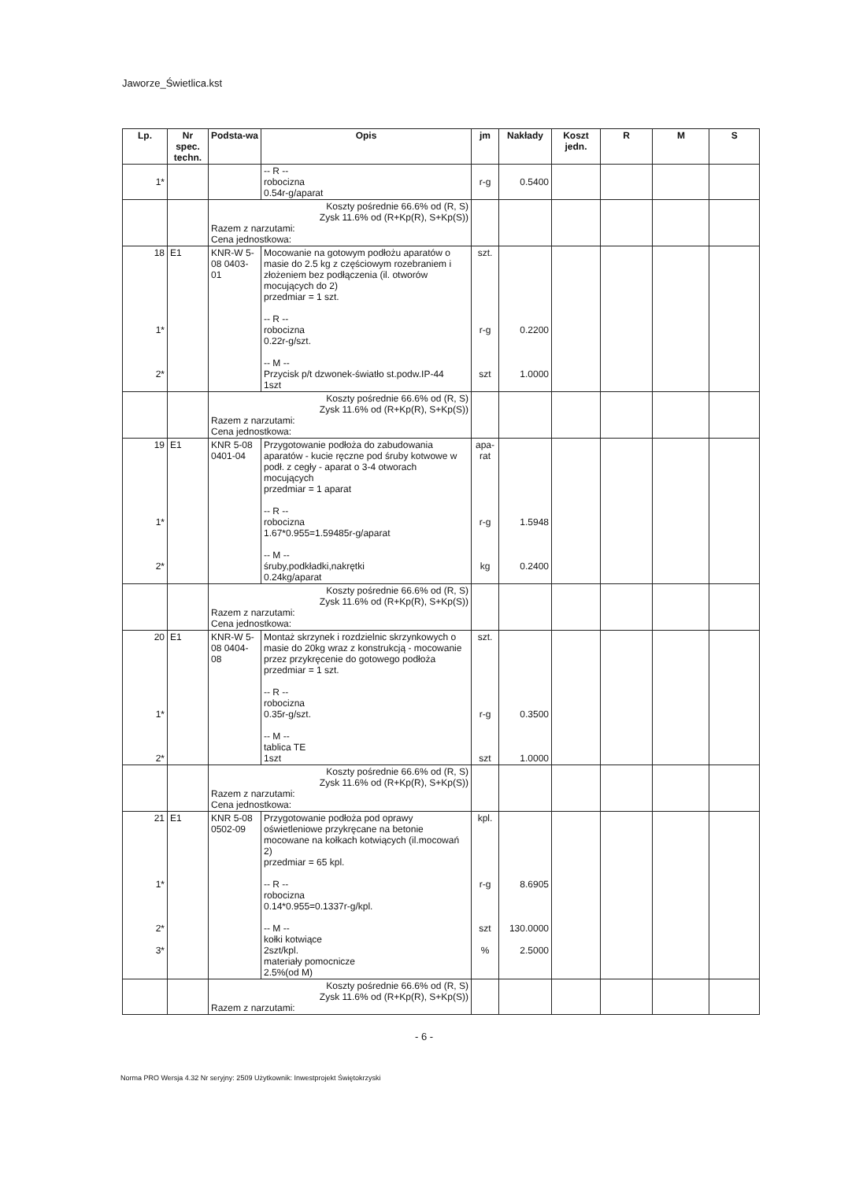Jaworze_Świetlica.kst
| Lp. | Nr spec. techn. | Podsta-wa | Opis | jm | Nakłady | Koszt jedn. | R | M | S |
| --- | --- | --- | --- | --- | --- | --- | --- | --- | --- |
| 1* | | | -- R -- robocizna 0.54r-g/aparat | r-g | 0.5400 | | | | |
| | | Koszty pośrednie 66.6% od (R, S) Zysk 11.6% od (R+Kp(R), S+Kp(S)) Razem z narzutami: Cena jednostkowa: | | | | | | | |
| 18 1* 2* | E1 | KNR-W 5-08 0403-01 | Mocowanie na gotowym podłożu aparatów o masie do 2.5 kg z częściowym rozebraniem i złożeniem bez podłączenia (il. otworów mocujących do 2) przedmiar = 1 szt. -- R -- robocizna 0.22r-g/szt. -- M -- Przycisk p/t dzwonek-światło st.podw.IP-44 1szt | szt. r-g szt | 0.2200 1.0000 | | | | |
| | | Koszty pośrednie 66.6% od (R, S) Zysk 11.6% od (R+Kp(R), S+Kp(S)) Razem z narzutami: Cena jednostkowa: | | | | | | | |
| 19 1* 2* | E1 | KNR 5-08 0401-04 | Przygotowanie podłoża do zabudowania aparatów - kucie ręczne pod śruby kotwowe w podł. z cegły - aparat o 3-4 otworach mocujących przedmiar = 1 aparat -- R -- robocizna 1.67*0.955=1.59485r-g/aparat -- M -- śruby,podkładki,nakrętki 0.24kg/aparat | apa-rat r-g kg | 1.5948 0.2400 | | | | |
| | | Koszty pośrednie 66.6% od (R, S) Zysk 11.6% od (R+Kp(R), S+Kp(S)) Razem z narzutami: Cena jednostkowa: | | | | | | | |
| 20 1* 2* | E1 | KNR-W 5-08 0404-08 | Montaż skrzynek i rozdzielnic skrzynkowych o masie do 20kg wraz z konstrukcją - mocowanie przez przykręcenie do gotowego podłoża przedmiar = 1 szt. -- R -- robocizna 0.35r-g/szt. -- M -- tablica TE 1szt | szt. r-g szt | 0.3500 1.0000 | | | | |
| | | Koszty pośrednie 66.6% od (R, S) Zysk 11.6% od (R+Kp(R), S+Kp(S)) Razem z narzutami: Cena jednostkowa: | | | | | | | |
| 21 1* 2* 3* | E1 | KNR 5-08 0502-09 | Przygotowanie podłoża pod oprawy oświetleniowe przykręcane na betonie mocowane na kołkach kotwiących (il.mocowań 2) przedmiar = 65 kpl. -- R -- robocizna 0.14*0.955=0.1337r-g/kpl. -- M -- kołki kotwiące 2szt/kpl. materiały pomocnicze 2.5%(od M) | kpl. r-g szt % | 8.6905 130.0000 2.5000 | | | | |
| | | Koszty pośrednie 66.6% od (R, S) Zysk 11.6% od (R+Kp(R), S+Kp(S)) Razem z narzutami: | | | | | | | |
- 6 -
Norma PRO Wersja 4.32 Nr seryjny: 2509 Użytkownik: Inwestprojekt Świętokrzyski